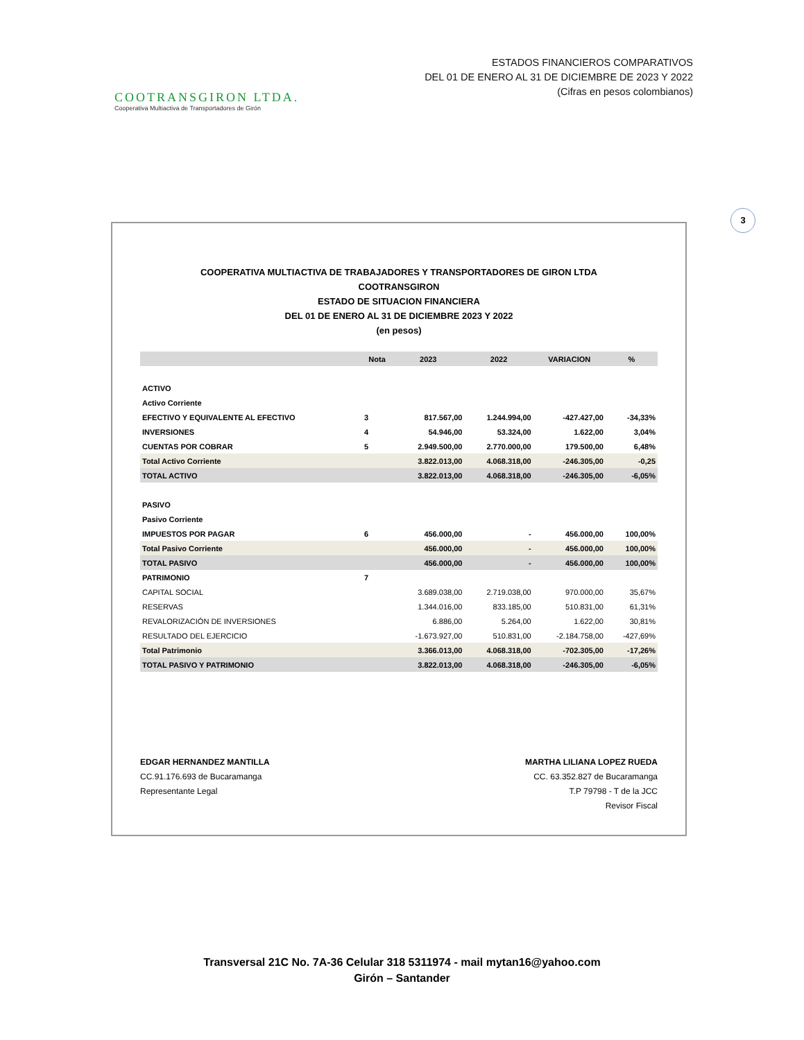COOTRANSGIRON LTDA.
Cooperativa Multiactiva de Transportadores de Girón
ESTADOS FINANCIEROS COMPARATIVOS
DEL 01 DE ENERO AL 31 DE DICIEMBRE DE 2023 Y 2022
(Cifras en pesos colombianos)
3
COOPERATIVA MULTIACTIVA DE TRABAJADORES Y TRANSPORTADORES DE GIRON LTDA
COOTRANSGIRON
ESTADO DE SITUACION FINANCIERA
DEL 01 DE ENERO AL 31 DE DICIEMBRE 2023 Y 2022
(en pesos)
| | Nota | 2023 | 2022 | VARIACION | % |
| --- | --- | --- | --- | --- | --- |
| ACTIVO | | | | | |
| Activo Corriente | | | | | |
| EFECTIVO Y EQUIVALENTE AL EFECTIVO | 3 | 817.567,00 | 1.244.994,00 | -427.427,00 | -34,33% |
| INVERSIONES | 4 | 54.946,00 | 53.324,00 | 1.622,00 | 3,04% |
| CUENTAS POR COBRAR | 5 | 2.949.500,00 | 2.770.000,00 | 179.500,00 | 6,48% |
| Total Activo Corriente | | 3.822.013,00 | 4.068.318,00 | -246.305,00 | -0,25 |
| TOTAL ACTIVO | | 3.822.013,00 | 4.068.318,00 | -246.305,00 | -6,05% |
| PASIVO | | | | | |
| Pasivo Corriente | | | | | |
| IMPUESTOS POR PAGAR | 6 | 456.000,00 | - | 456.000,00 | 100,00% |
| Total Pasivo Corriente | | 456.000,00 | - | 456.000,00 | 100,00% |
| TOTAL PASIVO | | 456.000,00 | - | 456.000,00 | 100,00% |
| PATRIMONIO | 7 | | | | |
| CAPITAL SOCIAL | | 3.689.038,00 | 2.719.038,00 | 970.000,00 | 35,67% |
| RESERVAS | | 1.344.016,00 | 833.185,00 | 510.831,00 | 61,31% |
| REVALORIZACIÓN DE INVERSIONES | | 6.886,00 | 5.264,00 | 1.622,00 | 30,81% |
| RESULTADO DEL EJERCICIO | | -1.673.927,00 | 510.831,00 | -2.184.758,00 | -427,69% |
| Total Patrimonio | | 3.366.013,00 | 4.068.318,00 | -702.305,00 | -17,26% |
| TOTAL PASIVO Y PATRIMONIO | | 3.822.013,00 | 4.068.318,00 | -246.305,00 | -6,05% |
EDGAR HERNANDEZ MANTILLA
CC.91.176.693 de Bucaramanga
Representante Legal
MARTHA LILIANA LOPEZ RUEDA
CC. 63.352.827 de Bucaramanga
T.P 79798 - T de la JCC
Revisor Fiscal
Transversal 21C No. 7A-36 Celular 318 5311974 - mail mytan16@yahoo.com
Girón – Santander